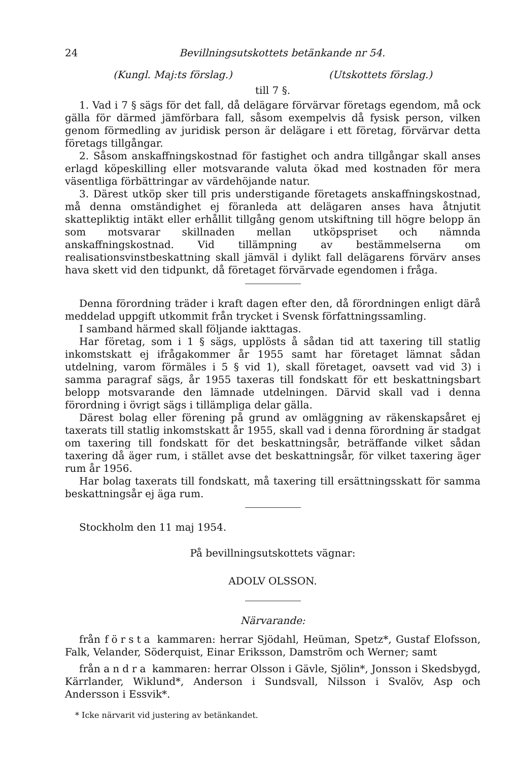24 Bevillningsutskottets betänkande nr 54.
(Kungl. Maj:ts förslag.) (Utskottets förslag.)
till 7 §.
1. Vad i 7 § sägs för det fall, då delägare förvärvar företags egendom, må ock gälla för därmed jämförbara fall, såsom exempelvis då fysisk person, vilken genom förmedling av juridisk person är delägare i ett företag, förvärvar detta företags tillgångar.
2. Såsom anskaffningskostnad för fastighet och andra tillgångar skall anses erlagd köpeskilling eller motsvarande valuta ökad med kostnaden för mera väsentliga förbättringar av värdehöjande natur.
3. Därest utköp sker till pris understigande företagets anskaffningskostnad, må denna omständighet ej föranleda att delägaren anses hava åtnjutit skattepliktig intäkt eller erhållit tillgång genom utskiftning till högre belopp än som motsvarar skillnaden mellan utköpspriset och nämnda anskaffningskostnad. Vid tillämpning av bestämmelserna om realisationsvinstbeskattning skall jämväl i dylikt fall delägarens förvärv anses hava skett vid den tidpunkt, då företaget förvärvade egendomen i fråga.
Denna förordning träder i kraft dagen efter den, då förordningen enligt därå meddelad uppgift utkommit från trycket i Svensk författningssamling.
I samband härmed skall följande iakttagas.
Har företag, som i 1 § sägs, upplösts å sådan tid att taxering till statlig inkomstskatt ej ifrågakommer år 1955 samt har företaget lämnat sådan utdelning, varom förmäles i 5 § vid 1), skall företaget, oavsett vad vid 3) i samma paragraf sägs, år 1955 taxeras till fondskatt för ett beskattningsbart belopp motsvarande den lämnade utdelningen. Därvid skall vad i denna förordning i övrigt sägs i tillämpliga delar gälla.
Därest bolag eller förening på grund av omläggning av räkenskapsåret ej taxerats till statlig inkomstskatt år 1955, skall vad i denna förordning är stadgat om taxering till fondskatt för det beskattningsår, beträffande vilket sådan taxering då äger rum, i stället avse det beskattningsår, för vilket taxering äger rum år 1956.
Har bolag taxerats till fondskatt, må taxering till ersättningsskatt för samma beskattningsår ej äga rum.
Stockholm den 11 maj 1954.
På bevillningsutskottets vägnar:
ADOLV OLSSON.
Närvarande:
från första kammaren: herrar Sjödahl, Heüman, Spetz*, Gustaf Elofsson, Falk, Velander, Söderquist, Einar Eriksson, Damström och Werner; samt
från andra kammaren: herrar Olsson i Gävle, Sjölin*, Jonsson i Skedsbygd, Kärrlander, Wiklund*, Anderson i Sundsvall, Nilsson i Svalöv, Asp och Andersson i Essvik*.
* Icke närvarit vid justering av betänkandet.